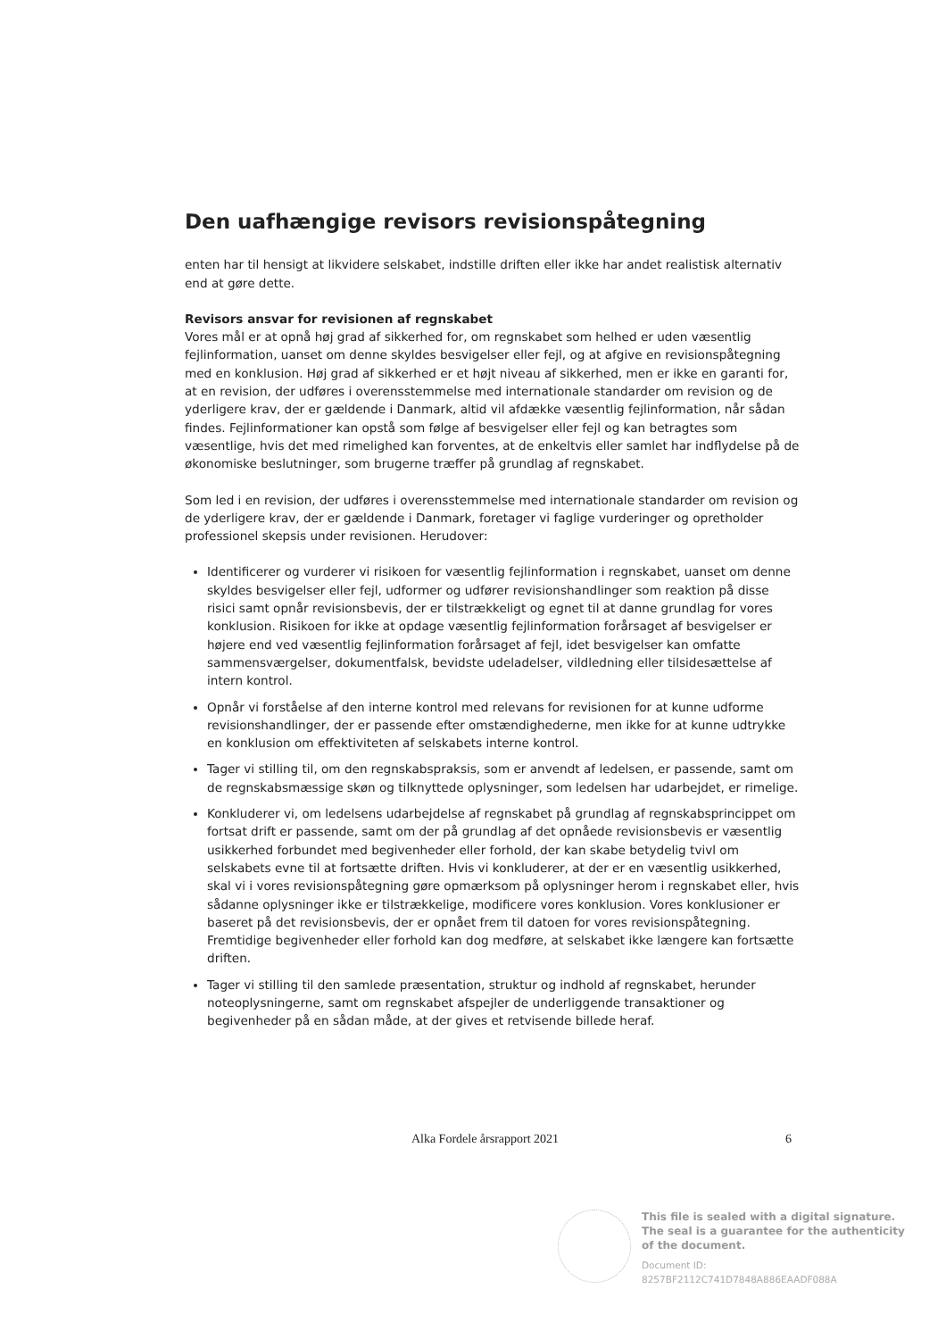Den uafhængige revisors revisionspåtegning
enten har til hensigt at likvidere selskabet, indstille driften eller ikke har andet realistisk alternativ end at gøre dette.
Revisors ansvar for revisionen af regnskabet
Vores mål er at opnå høj grad af sikkerhed for, om regnskabet som helhed er uden væsentlig fejlinformation, uanset om denne skyldes besvigelser eller fejl, og at afgive en revisionspåtegning med en konklusion. Høj grad af sikkerhed er et højt niveau af sikkerhed, men er ikke en garanti for, at en revision, der udføres i overensstemmelse med internationale standarder om revision og de yderligere krav, der er gældende i Danmark, altid vil afdække væsentlig fejlinformation, når sådan findes. Fejlinformationer kan opstå som følge af besvigelser eller fejl og kan betragtes som væsentlige, hvis det med rimelighed kan forventes, at de enkeltvis eller samlet har indflydelse på de økonomiske beslutninger, som brugerne træffer på grundlag af regnskabet.
Som led i en revision, der udføres i overensstemmelse med internationale standarder om revision og de yderligere krav, der er gældende i Danmark, foretager vi faglige vurderinger og opretholder professionel skepsis under revisionen. Herudover:
Identificerer og vurderer vi risikoen for væsentlig fejlinformation i regnskabet, uanset om denne skyldes besvigelser eller fejl, udformer og udfører revisionshandlinger som reaktion på disse risici samt opnår revisionsbevis, der er tilstrækkeligt og egnet til at danne grundlag for vores konklusion. Risikoen for ikke at opdage væsentlig fejlinformation forårsaget af besvigelser er højere end ved væsentlig fejlinformation forårsaget af fejl, idet besvigelser kan omfatte sammensværgelser, dokumentfalsk, bevidste udeladelser, vildledning eller tilsidesættelse af intern kontrol.
Opnår vi forståelse af den interne kontrol med relevans for revisionen for at kunne udforme revisionshandlinger, der er passende efter omstændighederne, men ikke for at kunne udtrykke en konklusion om effektiviteten af selskabets interne kontrol.
Tager vi stilling til, om den regnskabspraksis, som er anvendt af ledelsen, er passende, samt om de regnskabsmæssige skøn og tilknyttede oplysninger, som ledelsen har udarbejdet, er rimelige.
Konkluderer vi, om ledelsens udarbejdelse af regnskabet på grundlag af regnskabsprincippet om fortsat drift er passende, samt om der på grundlag af det opnåede revisionsbevis er væsentlig usikkerhed forbundet med begivenheder eller forhold, der kan skabe betydelig tvivl om selskabets evne til at fortsætte driften. Hvis vi konkluderer, at der er en væsentlig usikkerhed, skal vi i vores revisionspåtegning gøre opmærksom på oplysninger herom i regnskabet eller, hvis sådanne oplysninger ikke er tilstrækkelige, modificere vores konklusion. Vores konklusioner er baseret på det revisionsbevis, der er opnået frem til datoen for vores revisionspåtegning. Fremtidige begivenheder eller forhold kan dog medføre, at selskabet ikke længere kan fortsætte driften.
Tager vi stilling til den samlede præsentation, struktur og indhold af regnskabet, herunder noteoplysningerne, samt om regnskabet afspejler de underliggende transaktioner og begivenheder på en sådan måde, at der gives et retvisende billede heraf.
Alka Fordele årsrapport 2021 6
This file is sealed with a digital signature.
The seal is a guarantee for the authenticity
of the document.
Document ID:
8257BF2112C741D7848A886EAADF088A